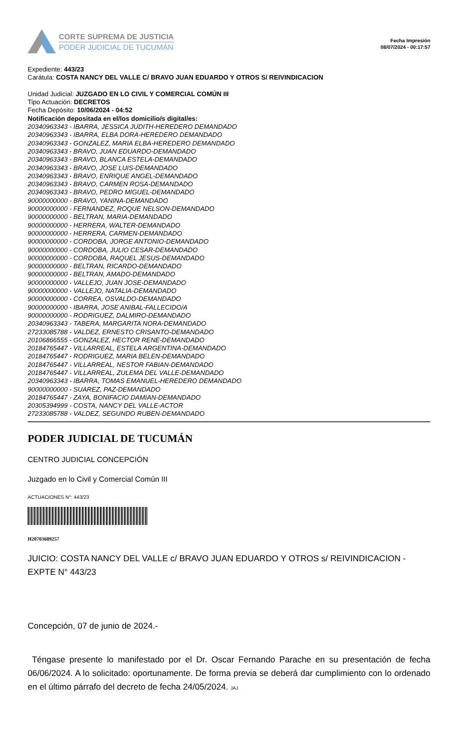CORTE SUPREMA DE JUSTICIA
PODER JUDICIAL DE TUCUMÁN
Fecha Impresión
08/07/2024 - 00:17:57
Expediente: 443/23
Carátula: COSTA NANCY DEL VALLE C/ BRAVO JUAN EDUARDO Y OTROS S/ REIVINDICACION
Unidad Judicial: JUZGADO EN LO CIVIL Y COMERCIAL COMÚN III
Tipo Actuación: DECRETOS
Fecha Depósito: 10/06/2024 - 04:52
Notificación depositada en el/los domicilio/s digital/es:
20340963343 - IBARRA, JESSICA JUDITH-HEREDERO DEMANDADO
20340963343 - IBARRA, ELBA DORA-HEREDERO DEMANDADO
20340963343 - GONZALEZ, MARIA ELBA-HEREDERO DEMANDADO
20340963343 - BRAVO, JUAN EDUARDO-DEMANDADO
20340963343 - BRAVO, BLANCA ESTELA-DEMANDADO
20340963343 - BRAVO, JOSE LUIS-DEMANDADO
20340963343 - BRAVO, ENRIQUE ANGEL-DEMANDADO
20340963343 - BRAVO, CARMEN ROSA-DEMANDADO
20340963343 - BRAVO, PEDRO MIGUEL-DEMANDADO
90000000000 - BRAVO, YANINA-DEMANDADO
90000000000 - FERNANDEZ, ROQUE NELSON-DEMANDADO
90000000000 - BELTRAN, MARIA-DEMANDADO
90000000000 - HERRERA, WALTER-DEMANDADO
90000000000 - HERRERA, CARMEN-DEMANDADO
90000000000 - CORDOBA, JORGE ANTONIO-DEMANDADO
90000000000 - CORDOBA, JULIO CESAR-DEMANDADO
90000000000 - CORDOBA, RAQUEL JESUS-DEMANDADO
90000000000 - BELTRAN, RICARDO-DEMANDADO
90000000000 - BELTRAN, AMADO-DEMANDADO
90000000000 - VALLEJO, JUAN JOSE-DEMANDADO
90000000000 - VALLEJO, NATALIA-DEMANDADO
90000000000 - CORREA, OSVALDO-DEMANDADO
90000000000 - IBARRA, JOSE ANIBAL-FALLECIDO/A
90000000000 - RODRIGUEZ, DALMIRO-DEMANDADO
20340963343 - TABERA, MARGARITA NORA-DEMANDADO
27233085788 - VALDEZ, ERNESTO CRISANTO-DEMANDADO
20106866555 - GONZALEZ, HECTOR RENE-DEMANDADO
20184765447 - VILLARREAL, ESTELA ARGENTINA-DEMANDADO
20184765447 - RODRIGUEZ, MARIA BELEN-DEMANDADO
20184765447 - VILLARREAL, NESTOR FABIAN-DEMANDADO
20184765447 - VILLARREAL, ZULEMA DEL VALLE-DEMANDADO
20340963343 - IBARRA, TOMAS EMANUEL-HEREDERO DEMANDADO
90000000000 - SUAREZ, PAZ-DEMANDADO
20184765447 - ZAYA, BONIFACIO DAMIAN-DEMANDADO
20305394999 - COSTA, NANCY DEL VALLE-ACTOR
27233085788 - VALDEZ, SEGUNDO RUBEN-DEMANDADO
PODER JUDICIAL DE TUCUMÁN
CENTRO JUDICIAL CONCEPCIÓN
Juzgado en lo Civil y Comercial Común III
ACTUACIONES N°: 443/23
H20703689257
JUICIO: COSTA NANCY DEL VALLE c/ BRAVO JUAN EDUARDO Y OTROS s/ REIVINDICACION - EXPTE N° 443/23
Concepción, 07 de junio de 2024.-
Téngase presente lo manifestado por el Dr. Oscar Fernando Parache en su presentación de fecha 06/06/2024. A lo solicitado: oportunamente. De forma previa se deberá dar cumplimiento con lo ordenado en el último párrafo del decreto de fecha 24/05/2024. JAJ